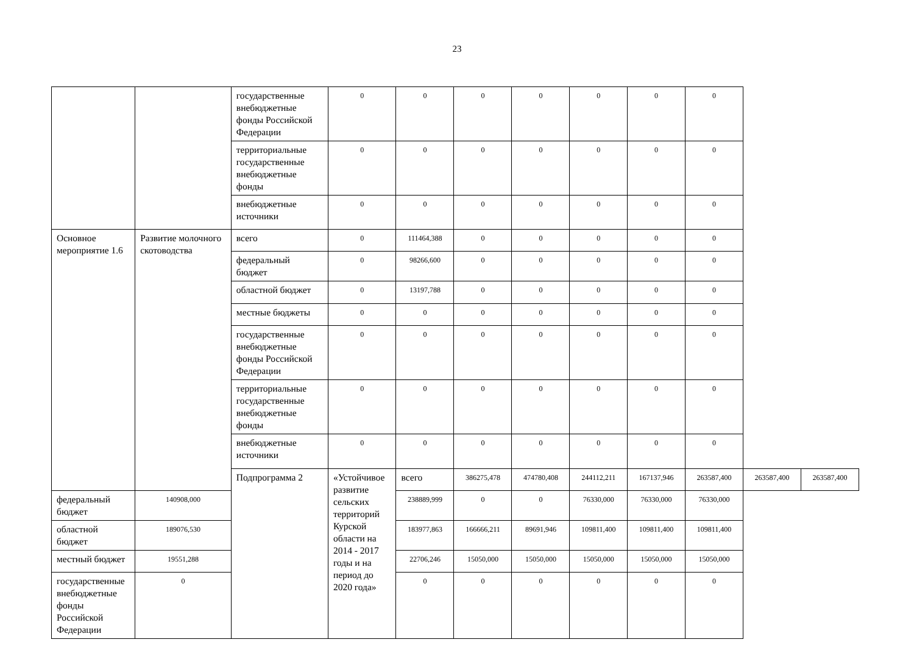23
| | | государственные внебюджетные фонды Российской Федерации | 0 | 0 | 0 | 0 | 0 | 0 | 0 | | |
| | | территориальные государственные внебюджетные фонды | 0 | 0 | 0 | 0 | 0 | 0 | 0 | | |
| | | внебюджетные источники | 0 | 0 | 0 | 0 | 0 | 0 | 0 | | |
| Основное мероприятие 1.6 | Развитие молочного скотоводства | всего | 0 | 111464,388 | 0 | 0 | 0 | 0 | 0 | | |
| | | федеральный бюджет | 0 | 98266,600 | 0 | 0 | 0 | 0 | 0 | | |
| | | областной бюджет | 0 | 13197,788 | 0 | 0 | 0 | 0 | 0 | | |
| | | местные бюджеты | 0 | 0 | 0 | 0 | 0 | 0 | 0 | | |
| | | государственные внебюджетные фонды Российской Федерации | 0 | 0 | 0 | 0 | 0 | 0 | 0 | | |
| | | территориальные государственные внебюджетные фонды | 0 | 0 | 0 | 0 | 0 | 0 | 0 | | |
| | | внебюджетные источники | 0 | 0 | 0 | 0 | 0 | 0 | 0 | | |
| | | Подпрограмма 2 | «Устойчивое развитие сельских территорий Курской области на 2014 - 2017 годы и на период до 2020 года» | всего | 386275,478 | 474780,408 | 244112,211 | 167137,946 | 263587,400 | 263587,400 | 263587,400 |
| федеральный бюджет | 140908,000 | | | 238889,999 | 0 | 0 | 76330,000 | 76330,000 | 76330,000 | | |
| областной бюджет | 189076,530 | | | 183977,863 | 166666,211 | 89691,946 | 109811,400 | 109811,400 | 109811,400 | | |
| местный бюджет | 19551,288 | | | 22706,246 | 15050,000 | 15050,000 | 15050,000 | 15050,000 | 15050,000 | | |
| государственные внебюджетные фонды Российской Федерации | 0 | | | 0 | 0 | 0 | 0 | 0 | 0 | | |